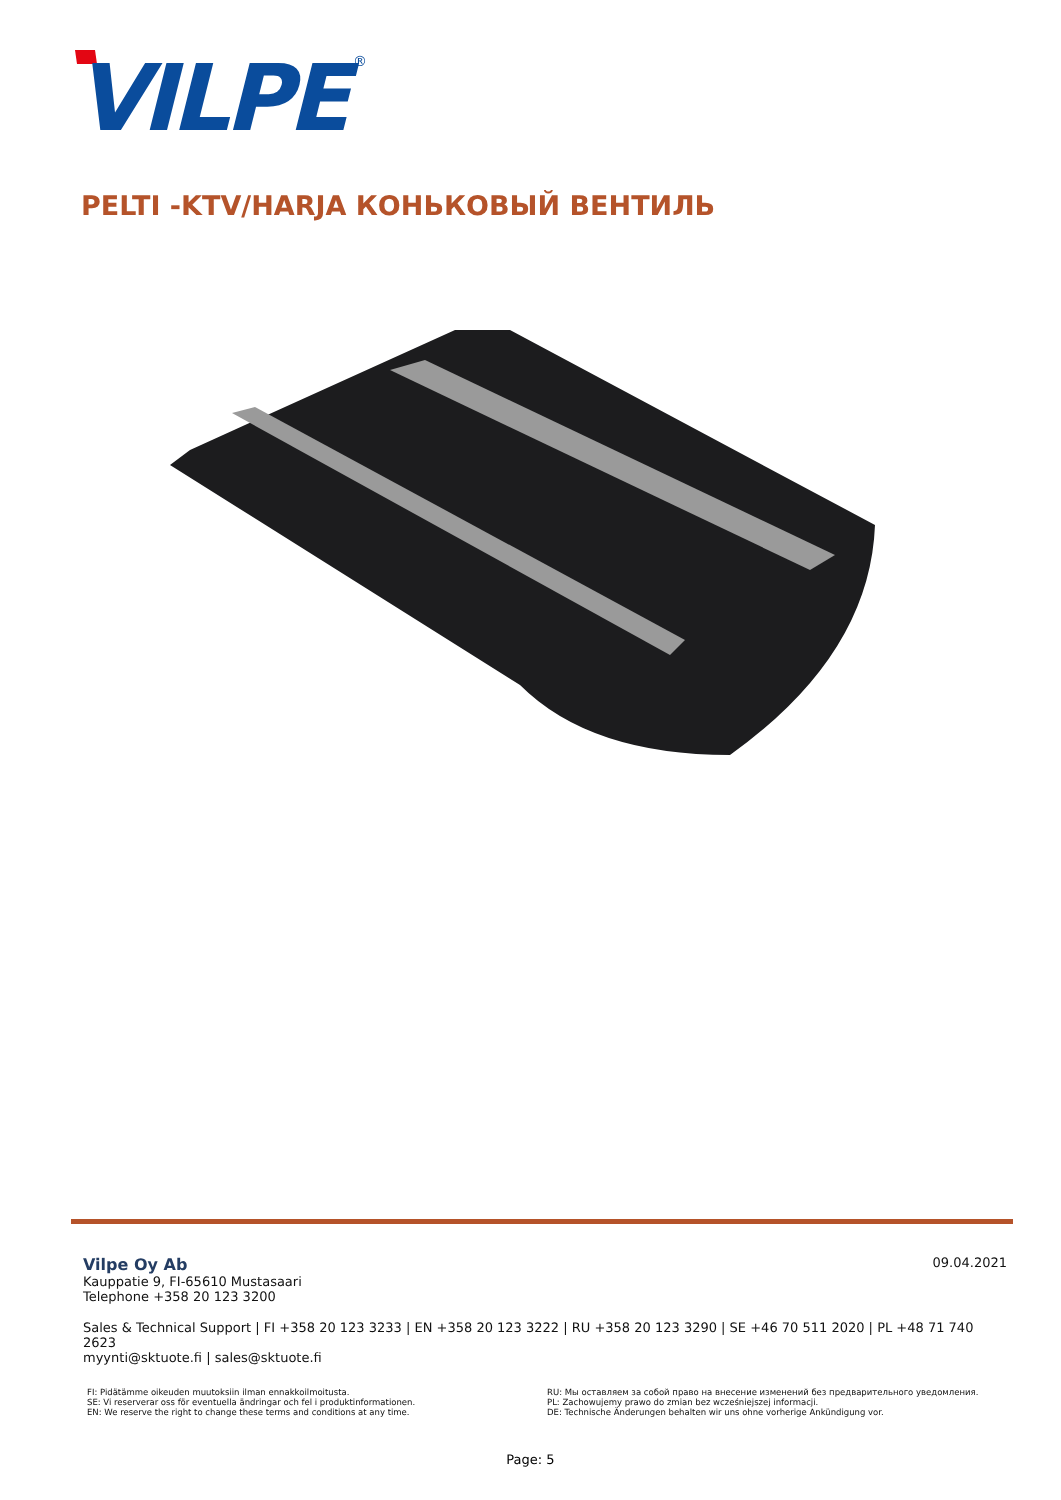VILPE
®
PELTI -KTV/HARJA КОНЬКОВЫЙ ВЕНТИЛЬ
09.04.2021
Vilpe Oy Ab
Kauppatie 9, FI-65610 Mustasaari
Telephone +358 20 123 3200
Sales & Technical Support | FI +358 20 123 3233 | EN +358 20 123 3222 | RU +358 20 123 3290 | SE +46 70 511 2020 | PL +48 71 740 2623
myynti@sktuote.fi | sales@sktuote.fi
FI: Pidätämme oikeuden muutoksiin ilman ennakkoilmoitusta.
SE: Vi reserverar oss för eventuella ändringar och fel i produktinformationen.
EN: We reserve the right to change these terms and conditions at any time.
RU: Мы оставляем за собой право на внесение изменений без предварительного уведомления.
PL: Zachowujemy prawo do zmian bez wcześniejszej informacji.
DE: Technische Änderungen behalten wir uns ohne vorherige Ankündigung vor.
Page: 5